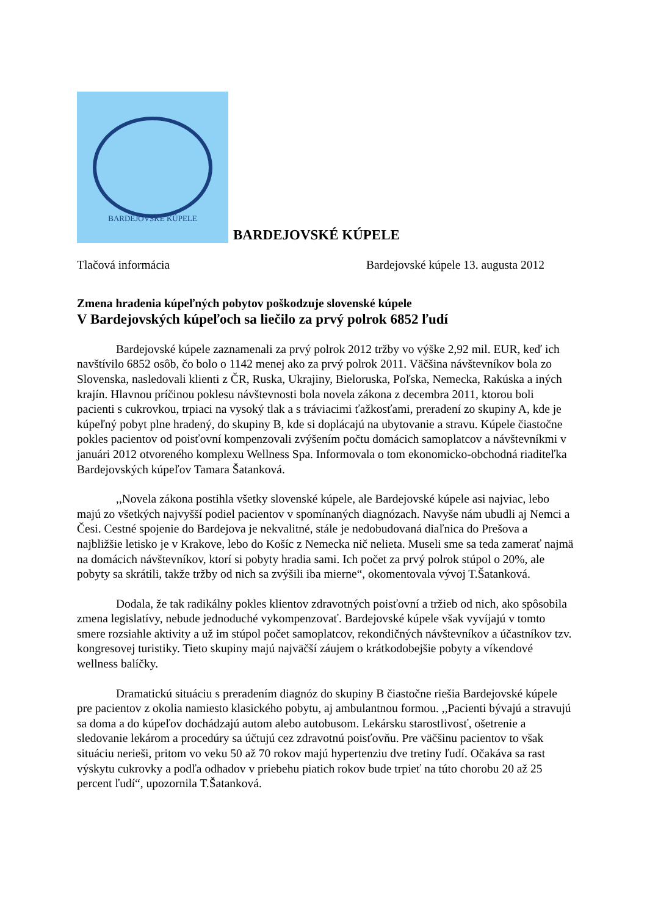BARDEJOVSKÉ KÚPELE
BARDEJOVSKÉ KÚPELE
Tlačová informácia Bardejovské kúpele 13. augusta 2012
Zmena hradenia kúpeľných pobytov poškodzuje slovenské kúpele
V Bardejovských kúpeľoch sa liečilo za prvý polrok 6852 ľudí
Bardejovské kúpele zaznamenali za prvý polrok 2012 tržby vo výške 2,92 mil. EUR, keď ich navštívilo 6852 osôb, čo bolo o 1142 menej ako za prvý polrok 2011. Väčšina návštevníkov bola zo Slovenska, nasledovali klienti z ČR, Ruska, Ukrajiny, Bieloruska, Poľska, Nemecka, Rakúska a iných krajín. Hlavnou príčinou poklesu návštevnosti bola novela zákona z decembra 2011, ktorou boli pacienti s cukrovkou, trpiaci na vysoký tlak a s tráviacimi ťažkosťami, preradení zo skupiny A, kde je kúpeľný pobyt plne hradený, do skupiny B, kde si doplácajú na ubytovanie a stravu. Kúpele čiastočne pokles pacientov od poisťovní kompenzovali zvýšením počtu domácich samoplatcov a návštevníkmi v januári 2012 otvoreného komplexu Wellness Spa. Informovala o tom ekonomicko-obchodná riaditeľka Bardejovských kúpeľov Tamara Šatanková.
,,Novela zákona postihla všetky slovenské kúpele, ale Bardejovské kúpele asi najviac, lebo majú zo všetkých najvyšší podiel pacientov v spomínaných diagnózach. Navyše nám ubudli aj Nemci a Česi. Cestné spojenie do Bardejova je nekvalitné, stále je nedobudovaná diaľnica do Prešova a najbližšie letisko je v Krakove, lebo do Košíc z Nemecka nič nelieta. Museli sme sa teda zamerať najmä na domácich návštevníkov, ktorí si pobyty hradia sami. Ich počet za prvý polrok stúpol o 20%, ale pobyty sa skrátili, takže tržby od nich sa zvýšili iba mierne“, okomentovala vývoj T.Šatanková.
Dodala, že tak radikálny pokles klientov zdravotných poisťovní a tržieb od nich, ako spôsobila zmena legislatívy, nebude jednoduché vykompenzovať. Bardejovské kúpele však vyvíjajú v tomto smere rozsiahle aktivity a už im stúpol počet samoplatcov, rekondičných návštevníkov a účastníkov tzv. kongresovej turistiky. Tieto skupiny majú najväčší záujem o krátkodobejšie pobyty a víkendové wellness balíčky.
Dramatickú situáciu s preradením diagnóz do skupiny B čiastočne riešia Bardejovské kúpele pre pacientov z okolia namiesto klasického pobytu, aj ambulantnou formou. ,,Pacienti bývajú a stravujú sa doma a do kúpeľov dochádzajú autom alebo autobusom. Lekársku starostlivosť, ošetrenie a sledovanie lekárom a procedúry sa účtujú cez zdravotnú poisťovňu. Pre väčšinu pacientov to však situáciu nerieši, pritom vo veku 50 až 70 rokov majú hypertenziu dve tretiny ľudí. Očakáva sa rast výskytu cukrovky a podľa odhadov v priebehu piatich rokov bude trpieť na túto chorobu 20 až 25 percent ľudí“, upozornila T.Šatanková.